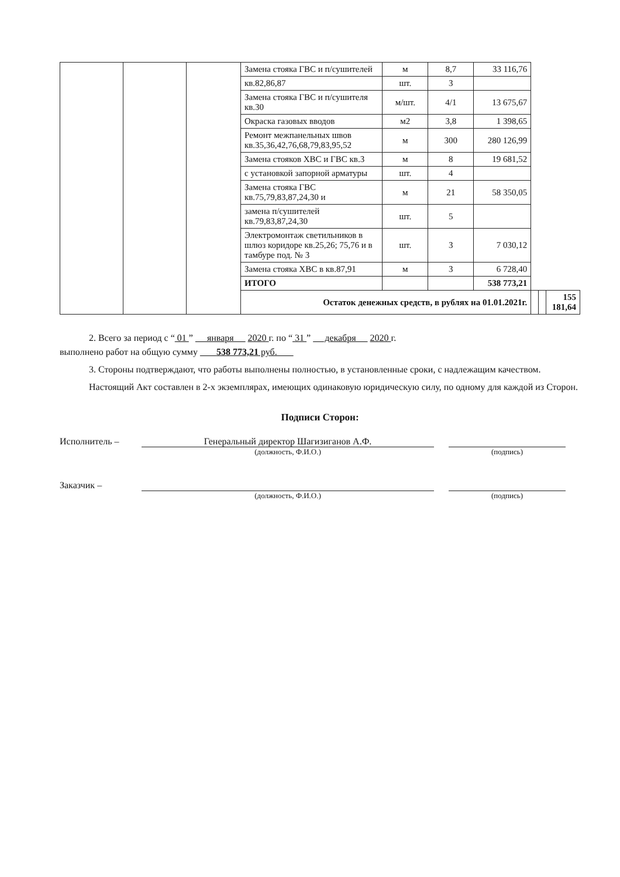| | | | Замена стояка ГВС и п/сушителей | м | 8,7 | 33 116,76 | | | |
| | | | кв.82,86,87 | шт. | 3 | | | | |
| | | | Замена стояка ГВС и п/сушителя кв.30 | м/шт. | 4/1 | 13 675,67 | | | |
| | | | Окраска газовых вводов | м2 | 3,8 | 1 398,65 | | | |
| | | | Ремонт межпанельных швов кв.35,36,42,76,68,79,83,95,52 | м | 300 | 280 126,99 | | | |
| | | | Замена стояков ХВС и ГВС кв.3 | м | 8 | 19 681,52 | | | |
| | | | с установкой запорной арматуры | шт. | 4 | | | | |
| | | | Замена стояка ГВС кв.75,79,83,87,24,30 и | м | 21 | 58 350,05 | | | |
| | | | замена п/сушителей кв.79,83,87,24,30 | шт. | 5 | | | | |
| | | | Электромонтаж светильников в шлюз коридоре кв.25,26; 75,76 и в тамбуре под. № 3 | шт. | 3 | 7 030,12 | | | |
| | | | Замена стояка ХВС в кв.87,91 | м | 3 | 6 728,40 | | | |
| | | | ИТОГО | | | 538 773,21 | | | |
| | | | Остаток денежных средств, в рублях на 01.01.2021г. | | | | | | 155 181,64 |
2. Всего за период с “ 01 ” января 2020 г. по “ 31 ” декабря 2020 г.
выполнено работ на общую сумму 538 773,21 руб.
3. Стороны подтверждают, что работы выполнены полностью, в установленные сроки, с надлежащим качеством.
Настоящий Акт составлен в 2-х экземплярах, имеющих одинаковую юридическую силу, по одному для каждой из Сторон.
Подписи Сторон:
Исполнитель – Генеральный директор Шагизиганов А.Ф.
(должность, Ф.И.О.)
(подпись)
Заказчик –
(должность, Ф.И.О.) (подпись)